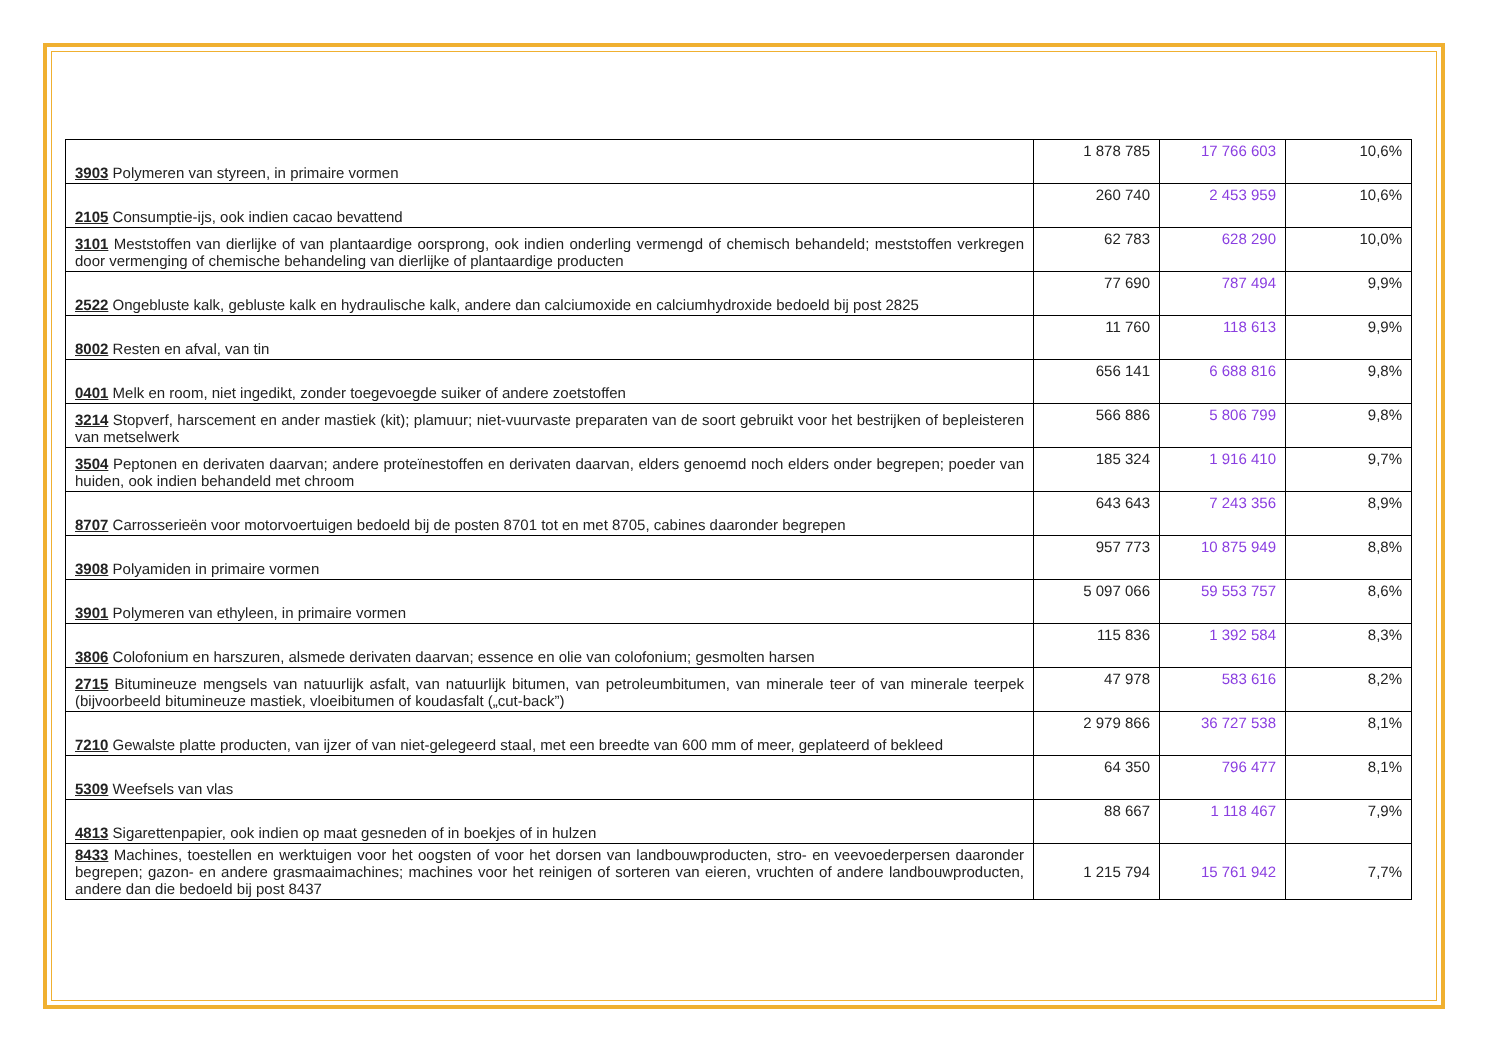| 3903 Polymeren van styreen, in primaire vormen | 1 878 785 | 17 766 603 | 10,6% |
| 2105 Consumptie-ijs, ook indien cacao bevattend | 260 740 | 2 453 959 | 10,6% |
| 3101 Meststoffen van dierlijke of van plantaardige oorsprong, ook indien onderling vermengd of chemisch behandeld; meststoffen verkregen door vermenging of chemische behandeling van dierlijke of plantaardige producten | 62 783 | 628 290 | 10,0% |
| 2522 Ongebluste kalk, gebluste kalk en hydraulische kalk, andere dan calciumoxide en calciumhydroxide bedoeld bij post 2825 | 77 690 | 787 494 | 9,9% |
| 8002 Resten en afval, van tin | 11 760 | 118 613 | 9,9% |
| 0401 Melk en room, niet ingedikt, zonder toegevoegde suiker of andere zoetstoffen | 656 141 | 6 688 816 | 9,8% |
| 3214 Stopverf, harscement en ander mastiek (kit); plamuur; niet-vuurvaste preparaten van de soort gebruikt voor het bestrijken of bepleisteren van metselwerk | 566 886 | 5 806 799 | 9,8% |
| 3504 Peptonen en derivaten daarvan; andere proteïnestoffen en derivaten daarvan, elders genoemd noch elders onder begrepen; poeder van huiden, ook indien behandeld met chroom | 185 324 | 1 916 410 | 9,7% |
| 8707 Carrosserieën voor motorvoertuigen bedoeld bij de posten 8701 tot en met 8705, cabines daaronder begrepen | 643 643 | 7 243 356 | 8,9% |
| 3908 Polyamiden in primaire vormen | 957 773 | 10 875 949 | 8,8% |
| 3901 Polymeren van ethyleen, in primaire vormen | 5 097 066 | 59 553 757 | 8,6% |
| 3806 Colofonium en harszuren, alsmede derivaten daarvan; essence en olie van colofonium; gesmolten harsen | 115 836 | 1 392 584 | 8,3% |
| 2715 Bitumineuze mengsels van natuurlijk asfalt, van natuurlijk bitumen, van petroleumbitumen, van minerale teer of van minerale teerpek (bijvoorbeeld bitumineuze mastiek, vloeibitumen of koudasfalt („cut-back”) | 47 978 | 583 616 | 8,2% |
| 7210 Gewalste platte producten, van ijzer of van niet-gelegeerd staal, met een breedte van 600 mm of meer, geplateerd of bekleed | 2 979 866 | 36 727 538 | 8,1% |
| 5309 Weefsels van vlas | 64 350 | 796 477 | 8,1% |
| 4813 Sigarettenpapier, ook indien op maat gesneden of in boekjes of in hulzen | 88 667 | 1 118 467 | 7,9% |
| 8433 Machines, toestellen en werktuigen voor het oogsten of voor het dorsen van landbouwproducten, stro- en veevoederpersen daaronder begrepen; gazon- en andere grasmaaimachines; machines voor het reinigen of sorteren van eieren, vruchten of andere landbouwproducten, andere dan die bedoeld bij post 8437 | 1 215 794 | 15 761 942 | 7,7% |